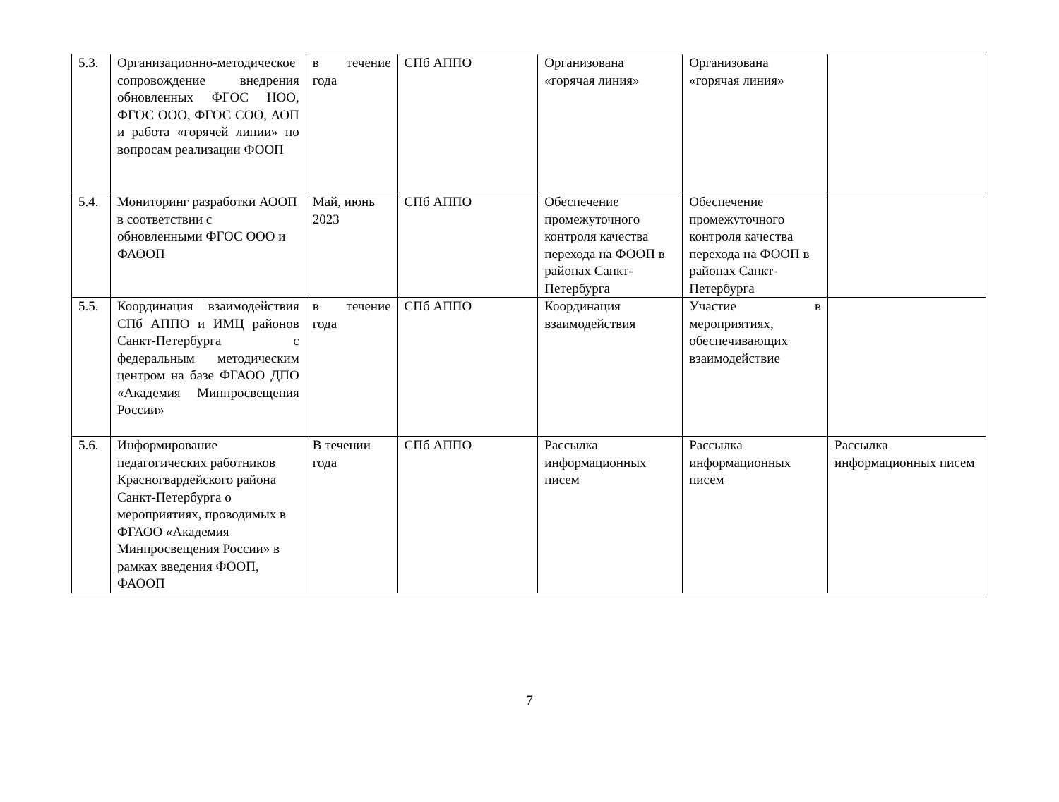| 5.3. | Организационно-методическое сопровождение внедрения обновленных ФГОС НОО, ФГОС ООО, ФГОС СОО, АОП и работа «горячей линии» по вопросам реализации ФООП | в течение года | СПб АППО | Организована «горячая линия» | Организована «горячая линия» | |
| 5.4. | Мониторинг разработки АООП в соответствии с обновленными ФГОС ООО и ФАООП | Май, июнь 2023 | СПб АППО | Обеспечение промежуточного контроля качества перехода на ФООП в районах Санкт-Петербурга | Обеспечение промежуточного контроля качества перехода на ФООП в районах Санкт-Петербурга | |
| 5.5. | Координация взаимодействия СПб АППО и ИМЦ районов Санкт-Петербурга с федеральным методическим центром на базе ФГАОО ДПО «Академия Минпросвещения России» | в течение года | СПб АППО | Координация взаимодействия | Участие в мероприятиях, обеспечивающих взаимодействие | |
| 5.6. | Информирование педагогических работников Красногвардейского района Санкт-Петербурга о мероприятиях, проводимых в ФГАОО «Академия Минпросвещения России» в рамках введения ФООП, ФАООП | В течении года | СПб АППО | Рассылка информационных писем | Рассылка информационных писем | Рассылка информационных писем |
7